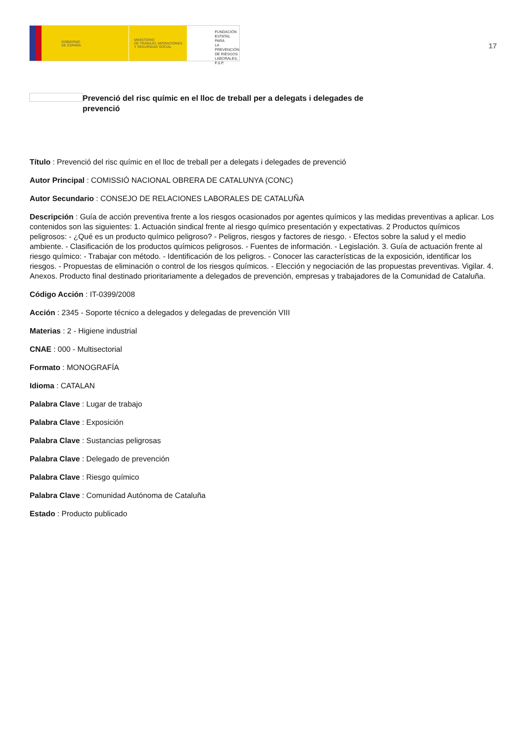GOBIERNO
DE ESPAÑA
MINISTERIO
DE TRABAJO, MIGRACIONES
Y SEGURIDAD SOCIAL
FUNDACIÓN
ESTATAL PARA
LA PREVENCIÓN
DE RIESGOS
LABORALES, F.S.P.
17
Prevenció del risc químic en el lloc de treball per a delegats i delegades de prevenció
Título : Prevenció del risc químic en el lloc de treball per a delegats i delegades de prevenció
Autor Principal : COMISSIÓ NACIONAL OBRERA DE CATALUNYA (CONC)
Autor Secundario : CONSEJO DE RELACIONES LABORALES DE CATALUÑA
Descripción : Guía de acción preventiva frente a los riesgos ocasionados por agentes químicos y las medidas preventivas a aplicar. Los contenidos son las siguientes: 1. Actuación sindical frente al riesgo químico presentación y expectativas. 2 Productos químicos peligrosos: - ¿Qué es un producto químico peligroso? - Peligros, riesgos y factores de riesgo. - Efectos sobre la salud y el medio ambiente. - Clasificación de los productos químicos peligrosos. - Fuentes de información. - Legislación. 3. Guía de actuación frente al riesgo químico: - Trabajar con método. - Identificación de los peligros. - Conocer las características de la exposición, identificar los riesgos. - Propuestas de eliminación o control de los riesgos químicos. - Elección y negociación de las propuestas preventivas. Vigilar. 4. Anexos. Producto final destinado prioritariamente a delegados de prevención, empresas y trabajadores de la Comunidad de Cataluña.
Código Acción : IT-0399/2008
Acción : 2345 - Soporte técnico a delegados y delegadas de prevención VIII
Materias : 2 - Higiene industrial
CNAE : 000 - Multisectorial
Formato : MONOGRAFÍA
Idioma : CATALAN
Palabra Clave : Lugar de trabajo
Palabra Clave : Exposición
Palabra Clave : Sustancias peligrosas
Palabra Clave : Delegado de prevención
Palabra Clave : Riesgo químico
Palabra Clave : Comunidad Autónoma de Cataluña
Estado : Producto publicado